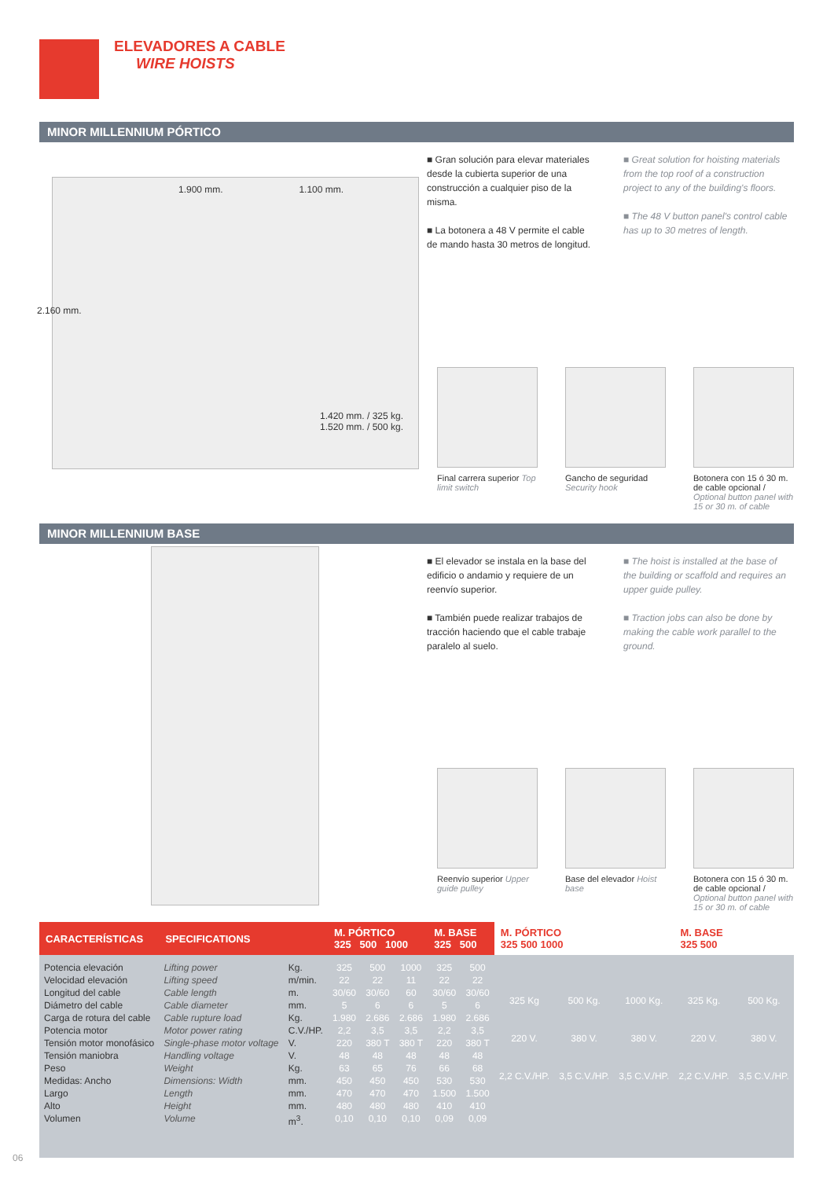ELEVADORES A CABLE
WIRE HOISTS
MINOR MILLENNIUM PÓRTICO
1.900 mm. 1.100 mm.
2.160 mm.
1.420 mm. / 325 kg.
1.520 mm. / 500 kg.
■ Gran solución para elevar materiales desde la cubierta superior de una construcción a cualquier piso de la misma.
■ La botonera a 48 V permite el cable de mando hasta 30 metros de longitud.
■ Great solution for hoisting materials from the top roof of a construction project to any of the building's floors.
■ The 48 V button panel's control cable has up to 30 metres of length.
Final carrera superior Top limit switch
Gancho de seguridad Security hook
Botonera con 15 ó 30 m. de cable opcional / Optional button panel with 15 or 30 m. of cable
MINOR MILLENNIUM BASE
■ El elevador se instala en la base del edificio o andamio y requiere de un reenvío superior.
■ También puede realizar trabajos de tracción haciendo que el cable trabaje paralelo al suelo.
■ The hoist is installed at the base of the building or scaffold and requires an upper guide pulley.
■ Traction jobs can also be done by making the cable work parallel to the ground.
Reenvío superior Upper guide pulley
Base del elevador Hoist base
Botonera con 15 ó 30 m. de cable opcional / Optional button panel with 15 or 30 m. of cable
| CARACTERÍSTICAS | SPECIFICATIONS | | M. PÓRTICO 325 500 1000 | | | M. BASE 325 500 | | M. PÓRTICO 325 500 1000 | | | M. BASE 325 500 | |
| --- | --- | --- | --- | --- | --- | --- | --- | --- | --- | --- | --- | --- |
| Potencia elevación Velocidad elevación Longitud del cable Diámetro del cable Carga de rotura del cable Potencia motor Tensión motor monofásico Tensión maniobra Peso Medidas: Ancho Largo Alto Volumen | Lifting power Lifting speed Cable length Cable diameter Cable rupture load Motor power rating Single-phase motor voltage Handling voltage Weight Dimensions: Width Length Height Volume | Kg. m/min. m. mm. Kg. C.V./HP. V. V. Kg. mm. mm. mm. m<sup>3</sup>. | 325 22 30/60 5 1.980 2,2 220 48 63 450 470 480 0,10 | 500 22 30/60 6 2.686 3,5 380 T 48 65 450 470 480 0,10 | 1000 11 60 6 2.686 3,5 380 T 48 76 450 470 480 0,10 | 325 22 30/60 5 1.980 2,2 220 48 66 530 1.500 410 0,09 | 500 22 30/60 6 2.686 3,5 380 T 48 68 530 1.500 410 0,09 | 325 Kg 220 V. 2,2 C.V./HP. | 500 Kg. 380 V. 3,5 C.V./HP. | 1000 Kg. 380 V. 3,5 C.V./HP. | 325 Kg. 220 V. 2,2 C.V./HP. | 500 Kg. 380 V. 3,5 C.V./HP. |
06